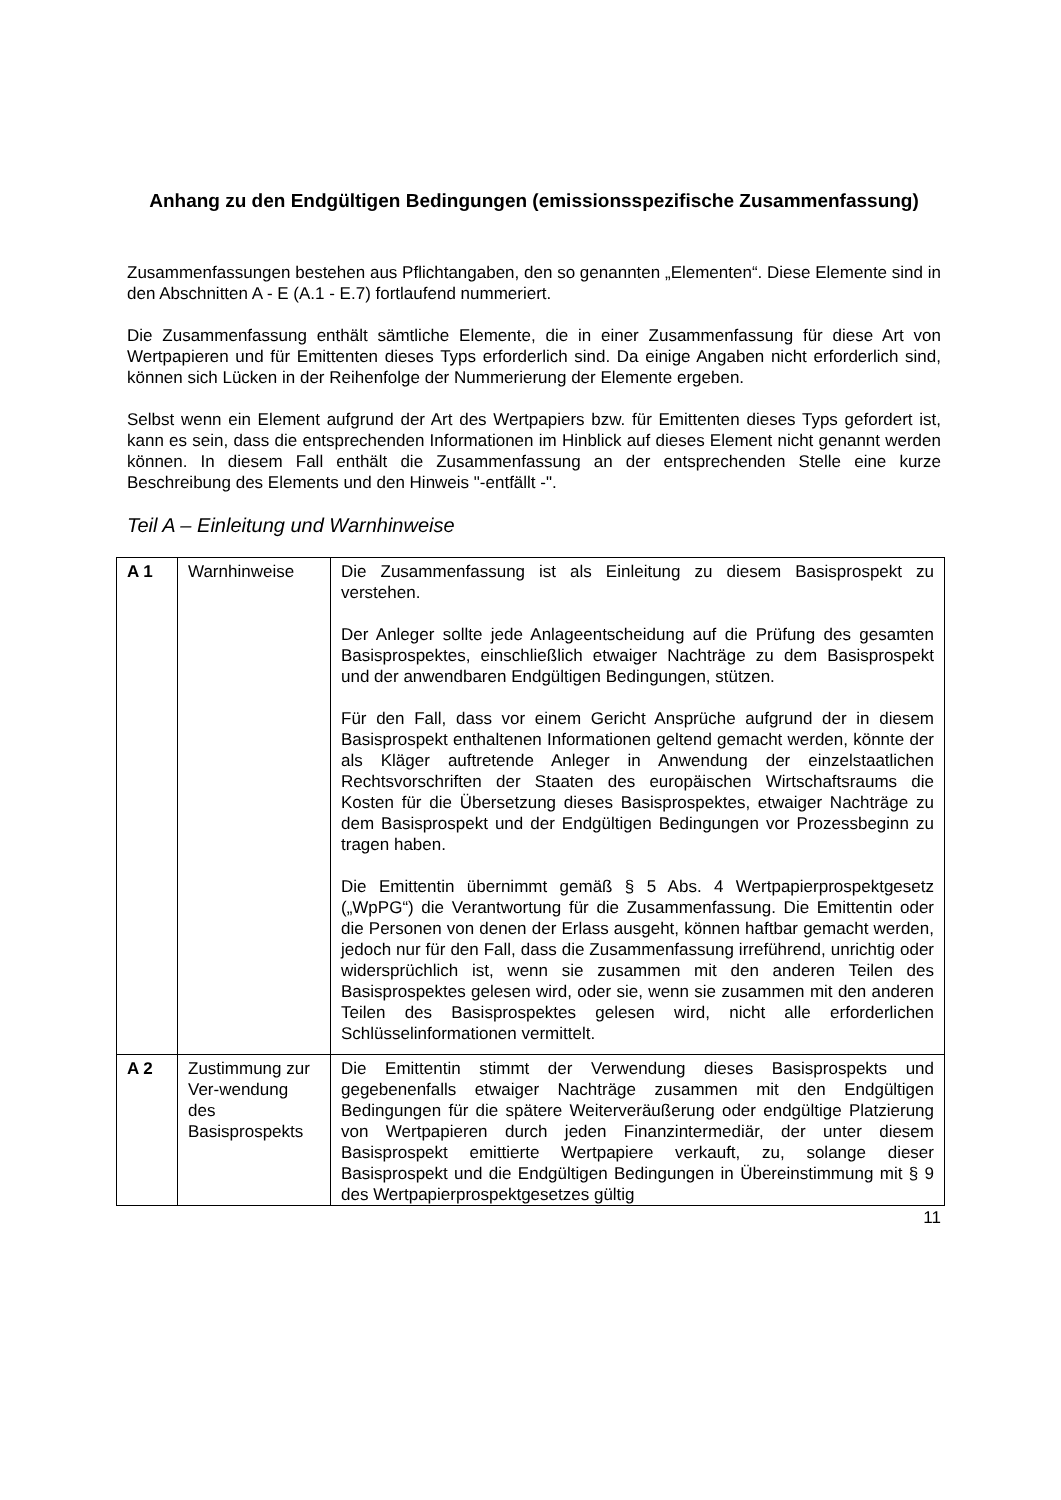Anhang zu den Endgültigen Bedingungen (emissionsspezifische Zusammenfassung)
Zusammenfassungen bestehen aus Pflichtangaben, den so genannten „Elementen“. Diese Elemente sind in den Abschnitten A - E (A.1 - E.7) fortlaufend nummeriert.
Die Zusammenfassung enthält sämtliche Elemente, die in einer Zusammenfassung für diese Art von Wertpapieren und für Emittenten dieses Typs erforderlich sind. Da einige Angaben nicht erforderlich sind, können sich Lücken in der Reihenfolge der Nummerierung der Elemente ergeben.
Selbst wenn ein Element aufgrund der Art des Wertpapiers bzw. für Emittenten dieses Typs gefordert ist, kann es sein, dass die entsprechenden Informationen im Hinblick auf dieses Element nicht genannt werden können. In diesem Fall enthält die Zusammenfassung an der entsprechenden Stelle eine kurze Beschreibung des Elements und den Hinweis "-entfällt -".
Teil A – Einleitung und Warnhinweise
| A 1 | Warnhinweise | Die Zusammenfassung ist als Einleitung zu diesem Basisprospekt zu verstehen. Der Anleger sollte jede Anlageentscheidung auf die Prüfung des gesamten Basisprospektes, einschließlich etwaiger Nachträge zu dem Basisprospekt und der anwendbaren Endgültigen Bedingungen, stützen. Für den Fall, dass vor einem Gericht Ansprüche aufgrund der in diesem Basisprospekt enthaltenen Informationen geltend gemacht werden, könnte der als Kläger auftretende Anleger in Anwendung der einzelstaatlichen Rechtsvorschriften der Staaten des europäischen Wirtschaftsraums die Kosten für die Übersetzung dieses Basisprospektes, etwaiger Nachträge zu dem Basisprospekt und der Endgültigen Bedingungen vor Prozessbeginn zu tragen haben. Die Emittentin übernimmt gemäß § 5 Abs. 4 Wertpapierprospekt­gesetz („WpPG“) die Verantwortung für die Zusammenfassung. Die Emittentin oder die Personen von denen der Erlass ausgeht, können haftbar gemacht werden, jedoch nur für den Fall, dass die Zusammenfassung irreführend, unrichtig oder widersprüchlich ist, wenn sie zusammen mit den anderen Teilen des Basisprospektes gelesen wird, oder sie, wenn sie zusammen mit den anderen Teilen des Basisprospektes gelesen wird, nicht alle erforderlichen Schlüsselinformationen vermittelt. |
| A 2 | Zustimmung zur Ver-wendung des Basisprospekts | Die Emittentin stimmt der Verwendung dieses Basisprospekts und gegebenenfalls etwaiger Nachträge zusammen mit den Endgültigen Bedingungen für die spätere Weiterveräußerung oder endgültige Platzierung von Wertpapieren durch jeden Finanzintermediär, der unter diesem Basisprospekt emittierte Wertpapiere verkauft, zu, solange dieser Basisprospekt und die Endgültigen Bedingungen in Übereinstimmung mit § 9 des Wertpapierprospektgesetzes gültig |
11